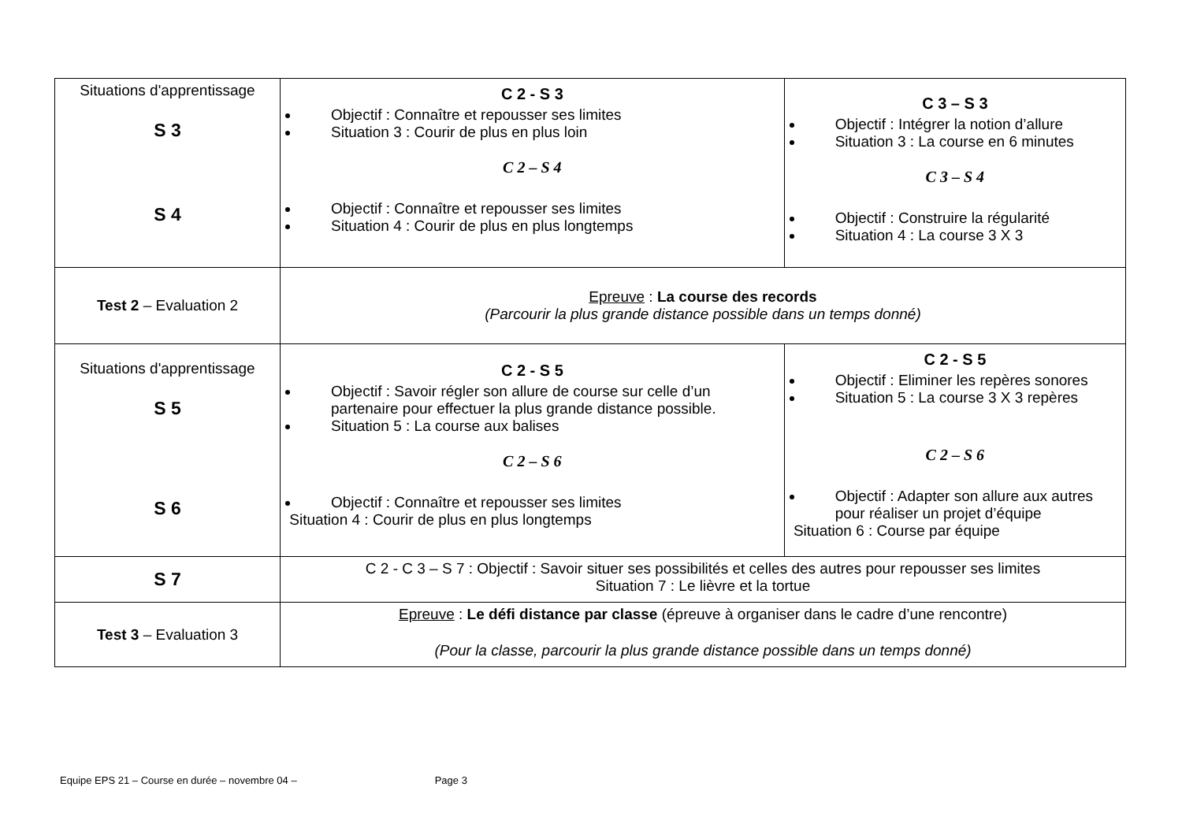| Situations d'apprentissage S 3 S 4 | C 2 - S 3 Objectif : Connaître et repousser ses limites Situation 3 : Courir de plus en plus loin C 2 – S 4 Objectif : Connaître et repousser ses limites Situation 4 : Courir de plus en plus longtemps | C 3 – S 3 Objectif : Intégrer la notion d’allure Situation 3 : La course en 6 minutes C 3 – S 4 Objectif : Construire la régularité Situation 4 : La course 3 X 3 |
| Test 2 – Evaluation 2 | Epreuve : La course des records (Parcourir la plus grande distance possible dans un temps donné) | |
| Situations d'apprentissage S 5 S 6 | C 2 - S 5 Objectif : Savoir régler son allure de course sur celle d’un partenaire pour effectuer la plus grande distance possible. Situation 5 : La course aux balises C 2 – S 6 Objectif : Connaître et repousser ses limites Situation 4 : Courir de plus en plus longtemps | C 2 - S 5 Objectif : Eliminer les repères sonores Situation 5 : La course 3 X 3 repères C 2 – S 6 Objectif : Adapter son allure aux autres pour réaliser un projet d’équipe Situation 6 : Course par équipe |
| S 7 | C 2 - C 3 – S 7 : Objectif : Savoir situer ses possibilités et celles des autres pour repousser ses limites Situation 7 : Le lièvre et la tortue | |
| Test 3 – Evaluation 3 | Epreuve : Le défi distance par classe (épreuve à organiser dans le cadre d’une rencontre) (Pour la classe, parcourir la plus grande distance possible dans un temps donné) | |
Equipe EPS 21 – Course en durée – novembre 04 – Page 3